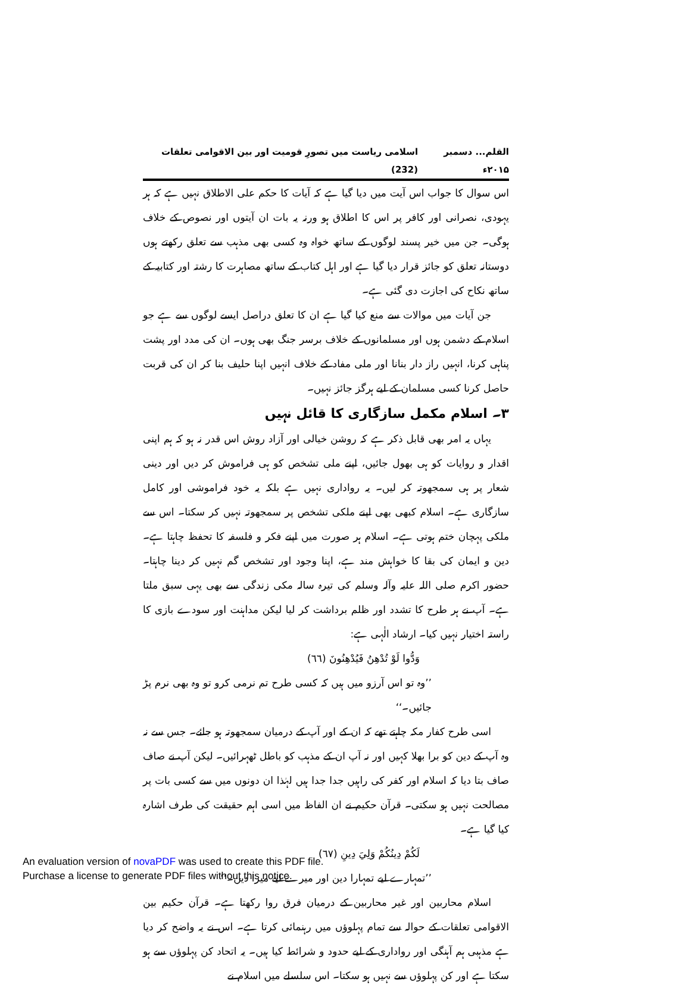القلم... دسمبر ۲۰۱۵ء اسلامی ریاست میں تصورِ قومیت اور بین الاقوامی تعلقات (232)
اس سوال کا جواب اس آیت میں دیا گیا ہے کہ آیات کا حکم علی الاطلاق نہیں ہے کہ ہر یہودی، نصرانی اور کافر پر اس کا اطلاق ہو ورنہ یہ بات ان آیتوں اور نصوص کے خلاف ہوگی۔ جن میں خیر پسند لوگوں کے ساتھ خواہ وہ کسی بھی مذہب سے تعلق رکھتے ہوں دوستانہ تعلق کو جائز قرار دیا گیا ہے اور اہل کتاب کے ساتھ مصاہرت کا رشتہ اور کتابیہ کے ساتھ نکاح کی اجازت دی گئی ہے۔
جن آیات میں موالات سے منع کیا گیا ہے ان کا تعلق دراصل ایسے لوگوں سے ہے جو اسلام کے دشمن ہوں اور مسلمانوں کے خلاف برسر جنگ بھی ہوں۔ ان کی مدد اور پشت پناہی کرنا، انہیں راز دار بنانا اور ملی مفاد کے خلاف انہیں اپنا حلیف بنا کر ان کی قربت حاصل کرنا کسی مسلمان کے لیے ہرگز جائز نہیں۔
۳۔ اسلام مکمل سازگاری کا قائل نہیں
یہاں یہ امر بھی قابل ذکر ہے کہ روشن خیالی اور آزاد روش اس قدر نہ ہو کہ ہم اپنی اقدار و روایات کو ہی بھول جائیں، اپنے ملی تشخص کو ہی فراموش کر دیں اور دینی شعار پر ہی سمجھوتہ کر لیں۔ یہ رواداری نہیں ہے بلکہ یہ خود فراموشی اور کامل سازگاری ہے۔ اسلام کبھی بھی اپنے ملکی تشخص پر سمجھوتہ نہیں کر سکتا۔ اس سے ملکی پہچان ختم ہوتی ہے۔ اسلام ہر صورت میں اپنے فکر و فلسفہ کا تحفظ چاہتا ہے۔ دین و ایمان کی بقا کا خواہش مند ہے، اپنا وجود اور تشخص گم نہیں کر دینا چاہتا۔ حضور اکرم صلی اللہ علیہ وآلہ وسلم کی تیرہ سالہ مکی زندگی سے بھی یہی سبق ملتا ہے۔ آپ نے ہر طرح کا تشدد اور ظلم برداشت کر لیا لیکن مداہنت اور سودے بازی کا راستہ اختیار نہیں کیا۔ ارشاد الٰہی ہے:
وَدُّوا لَوْ تُدْهِنُ فَيُدْهِنُونَ (٦٦)
’’وہ تو اس آرزو میں ہیں کہ کسی طرح تم نرمی کرو تو وہ بھی نرم پڑ جائیں۔‘‘
اسی طرح کفار مکہ چاہتے تھے کہ ان کے اور آپ کے درمیان سمجھوتہ ہو جائے۔ جس سے نہ وہ آپ کے دین کو برا بھلا کہیں اور نہ آپ ان کے مذہب کو باطل ٹھہرائیں۔ لیکن آپ نے صاف صاف بتا دیا کہ اسلام اور کفر کی راہیں جدا جدا ہیں لہٰذا ان دونوں میں سے کسی بات پر مصالحت نہیں ہو سکتی۔ قرآن حکیم نے ان الفاظ میں اسی اہم حقیقت کی طرف اشارہ کیا گیا ہے۔
لَكُمْ دِينُكُمْ وَلِيَ دِينِ (٦٧)
’’تمہارے لیے تمہارا دین اور میرے لیے میرا دین۔‘‘
اسلام محاربین اور غیر محاربین کے درمیان فرق روا رکھتا ہے۔ قرآن حکیم بین الاقوامی تعلقات کے حوالہ سے تمام پہلوؤں میں رہنمائی کرتا ہے۔ اس نے یہ واضح کر دیا ہے مذہبی ہم آہنگی اور رواداری کے لیے حدود و شرائط کیا ہیں۔ یہ اتحاد کن پہلوؤں سے ہو سکتا ہے اور کن پہلوؤں سے نہیں ہو سکتا۔ اس سلسلے میں اسلام نے
An evaluation version of novaPDF was used to create this PDF file.
Purchase a license to generate PDF files without this notice.